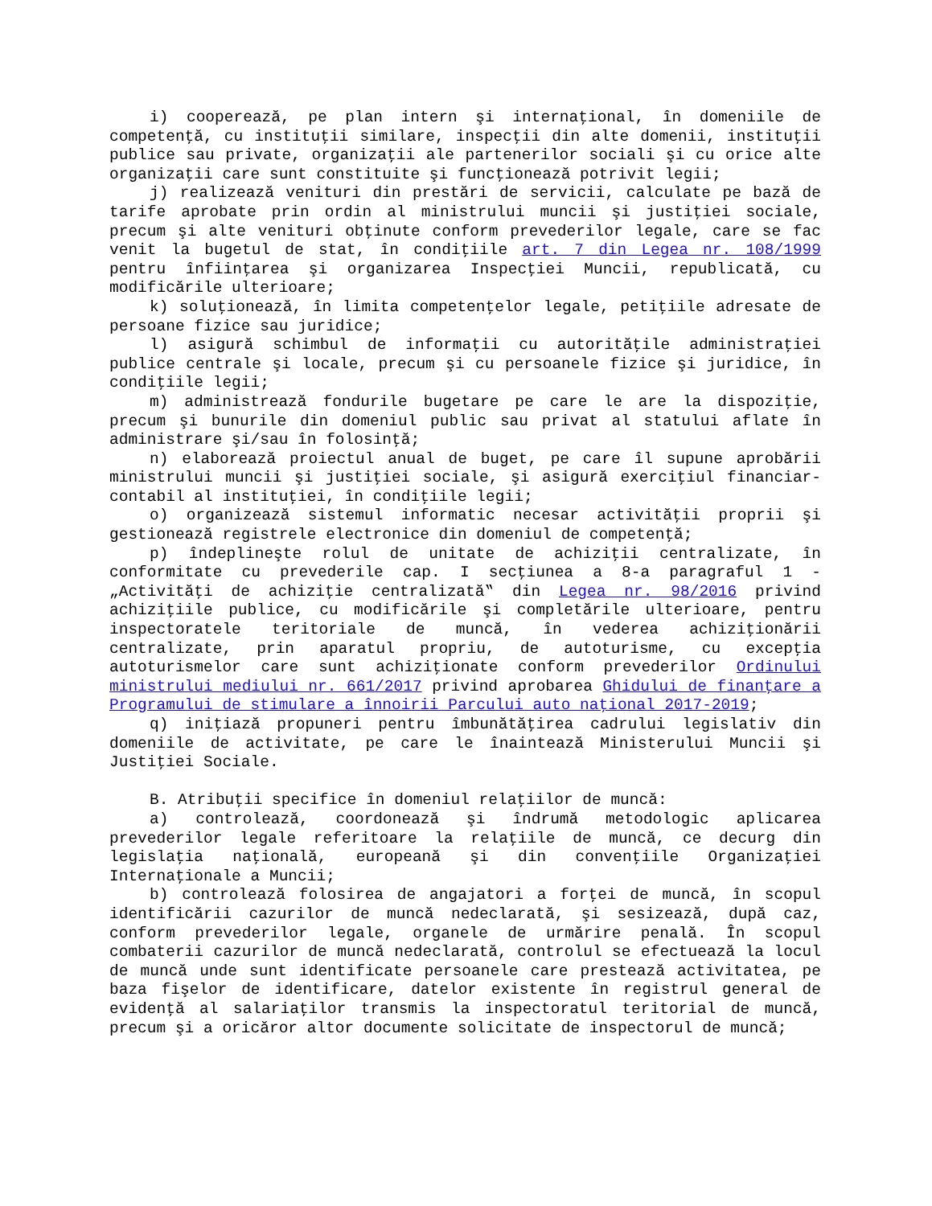i) cooperează, pe plan intern şi internaţional, în domeniile de competenţă, cu instituţii similare, inspecţii din alte domenii, instituţii publice sau private, organizaţii ale partenerilor sociali şi cu orice alte organizaţii care sunt constituite şi funcţionează potrivit legii;
j) realizează venituri din prestări de servicii, calculate pe bază de tarife aprobate prin ordin al ministrului muncii şi justiţiei sociale, precum şi alte venituri obţinute conform prevederilor legale, care se fac venit la bugetul de stat, în condiţiile art. 7 din Legea nr. 108/1999 pentru înfiinţarea şi organizarea Inspecţiei Muncii, republicată, cu modificările ulterioare;
k) soluţionează, în limita competenţelor legale, petiţiile adresate de persoane fizice sau juridice;
l) asigură schimbul de informaţii cu autorităţile administraţiei publice centrale şi locale, precum şi cu persoanele fizice şi juridice, în condiţiile legii;
m) administrează fondurile bugetare pe care le are la dispoziţie, precum şi bunurile din domeniul public sau privat al statului aflate în administrare şi/sau în folosinţă;
n) elaborează proiectul anual de buget, pe care îl supune aprobării ministrului muncii şi justiţiei sociale, şi asigură exerciţiul financiar-contabil al instituţiei, în condiţiile legii;
o) organizează sistemul informatic necesar activităţii proprii şi gestionează registrele electronice din domeniul de competenţă;
p) îndeplineşte rolul de unitate de achiziţii centralizate, în conformitate cu prevederile cap. I secţiunea a 8-a paragraful 1 - „Activităţi de achiziţie centralizată‟ din Legea nr. 98/2016 privind achiziţiile publice, cu modificările şi completările ulterioare, pentru inspectoratele teritoriale de muncă, în vederea achiziţionării centralizate, prin aparatul propriu, de autoturisme, cu excepţia autoturismelor care sunt achiziţionate conform prevederilor Ordinului ministrului mediului nr. 661/2017 privind aprobarea Ghidului de finanţare a Programului de stimulare a înnoirii Parcului auto naţional 2017-2019;
q) iniţiază propuneri pentru îmbunătăţirea cadrului legislativ din domeniile de activitate, pe care le înaintează Ministerului Muncii şi Justiţiei Sociale.
B. Atribuţii specifice în domeniul relaţiilor de muncă:
a) controlează, coordonează şi îndrumă metodologic aplicarea prevederilor legale referitoare la relaţiile de muncă, ce decurg din legislaţia naţională, europeană şi din convenţiile Organizaţiei Internaţionale a Muncii;
b) controlează folosirea de angajatori a forţei de muncă, în scopul identificării cazurilor de muncă nedeclarată, şi sesizează, după caz, conform prevederilor legale, organele de urmărire penală. În scopul combaterii cazurilor de muncă nedeclarată, controlul se efectuează la locul de muncă unde sunt identificate persoanele care prestează activitatea, pe baza fişelor de identificare, datelor existente în registrul general de evidenţă al salariaţilor transmis la inspectoratul teritorial de muncă, precum şi a oricăror altor documente solicitate de inspectorul de muncă;